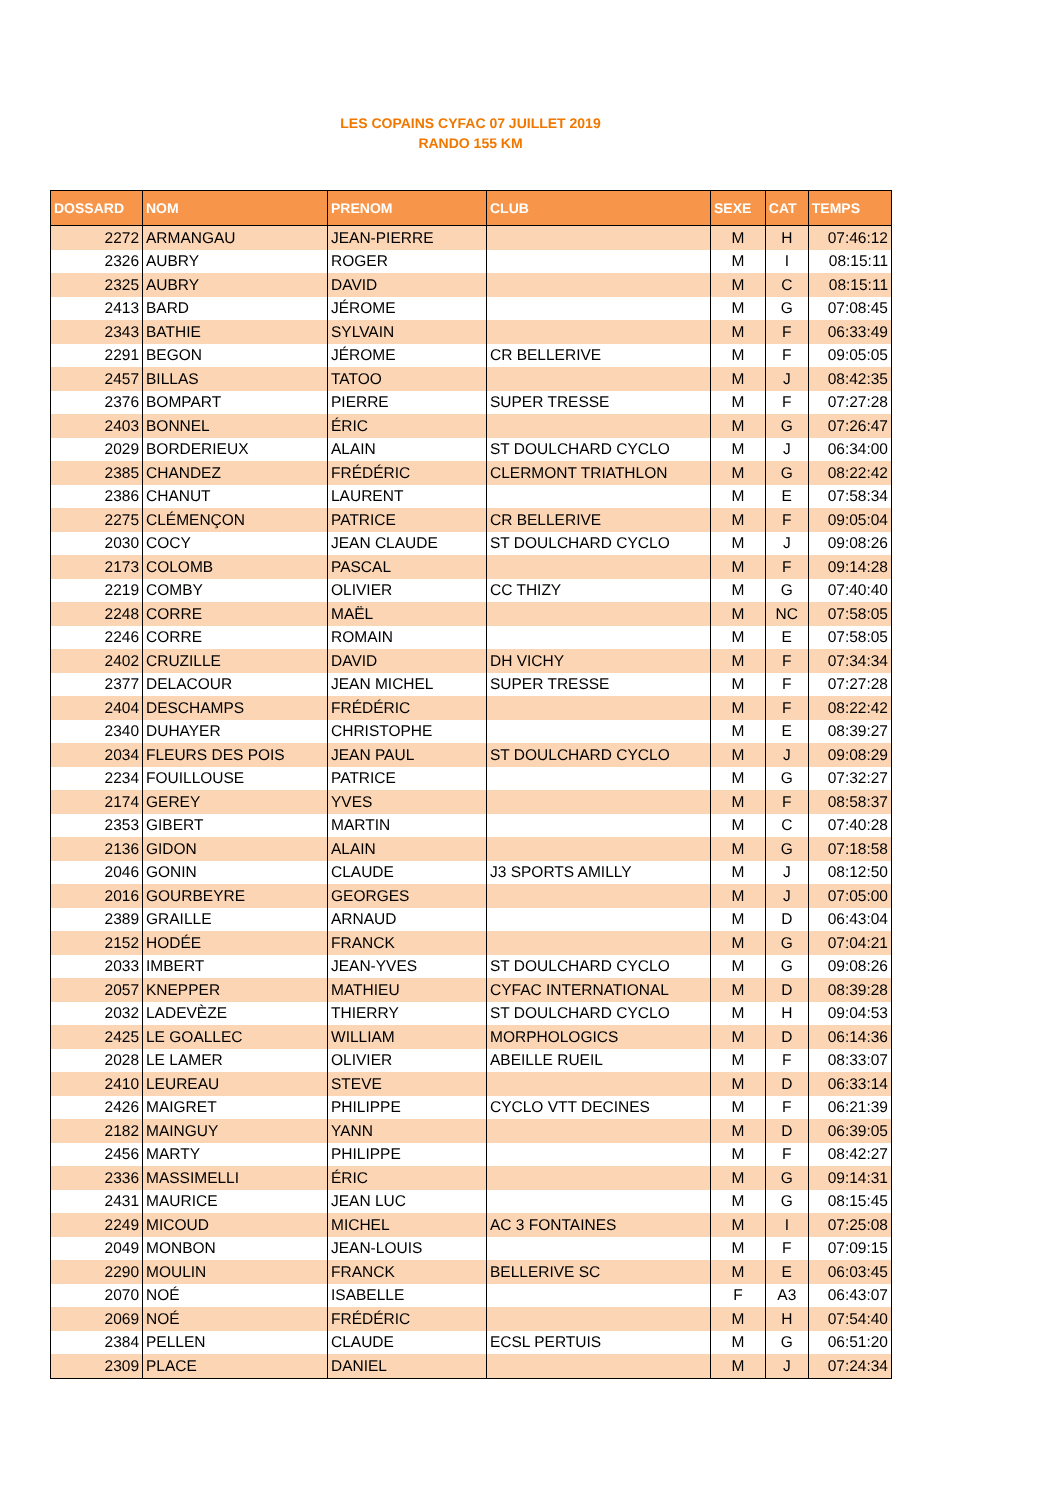LES COPAINS CYFAC 07 JUILLET 2019
RANDO 155 KM
| DOSSARD | NOM | PRENOM | CLUB | SEXE | CAT | TEMPS |
| --- | --- | --- | --- | --- | --- | --- |
| 2272 | ARMANGAU | JEAN-PIERRE | | M | H | 07:46:12 |
| 2326 | AUBRY | ROGER | | M | I | 08:15:11 |
| 2325 | AUBRY | DAVID | | M | C | 08:15:11 |
| 2413 | BARD | JÉROME | | M | G | 07:08:45 |
| 2343 | BATHIE | SYLVAIN | | M | F | 06:33:49 |
| 2291 | BEGON | JÉROME | CR BELLERIVE | M | F | 09:05:05 |
| 2457 | BILLAS | TATOO | | M | J | 08:42:35 |
| 2376 | BOMPART | PIERRE | SUPER TRESSE | M | F | 07:27:28 |
| 2403 | BONNEL | ÉRIC | | M | G | 07:26:47 |
| 2029 | BORDERIEUX | ALAIN | ST DOULCHARD CYCLO | M | J | 06:34:00 |
| 2385 | CHANDEZ | FRÉDÉRIC | CLERMONT TRIATHLON | M | G | 08:22:42 |
| 2386 | CHANUT | LAURENT | | M | E | 07:58:34 |
| 2275 | CLÉMENÇON | PATRICE | CR BELLERIVE | M | F | 09:05:04 |
| 2030 | COCY | JEAN CLAUDE | ST DOULCHARD CYCLO | M | J | 09:08:26 |
| 2173 | COLOMB | PASCAL | | M | F | 09:14:28 |
| 2219 | COMBY | OLIVIER | CC THIZY | M | G | 07:40:40 |
| 2248 | CORRE | MAËL | | M | NC | 07:58:05 |
| 2246 | CORRE | ROMAIN | | M | E | 07:58:05 |
| 2402 | CRUZILLE | DAVID | DH VICHY | M | F | 07:34:34 |
| 2377 | DELACOUR | JEAN MICHEL | SUPER TRESSE | M | F | 07:27:28 |
| 2404 | DESCHAMPS | FRÉDÉRIC | | M | F | 08:22:42 |
| 2340 | DUHAYER | CHRISTOPHE | | M | E | 08:39:27 |
| 2034 | FLEURS DES POIS | JEAN PAUL | ST DOULCHARD CYCLO | M | J | 09:08:29 |
| 2234 | FOUILLOUSE | PATRICE | | M | G | 07:32:27 |
| 2174 | GEREY | YVES | | M | F | 08:58:37 |
| 2353 | GIBERT | MARTIN | | M | C | 07:40:28 |
| 2136 | GIDON | ALAIN | | M | G | 07:18:58 |
| 2046 | GONIN | CLAUDE | J3 SPORTS AMILLY | M | J | 08:12:50 |
| 2016 | GOURBEYRE | GEORGES | | M | J | 07:05:00 |
| 2389 | GRAILLE | ARNAUD | | M | D | 06:43:04 |
| 2152 | HODÉE | FRANCK | | M | G | 07:04:21 |
| 2033 | IMBERT | JEAN-YVES | ST DOULCHARD CYCLO | M | G | 09:08:26 |
| 2057 | KNEPPER | MATHIEU | CYFAC INTERNATIONAL | M | D | 08:39:28 |
| 2032 | LADEVÈZE | THIERRY | ST DOULCHARD CYCLO | M | H | 09:04:53 |
| 2425 | LE GOALLEC | WILLIAM | MORPHOLOGICS | M | D | 06:14:36 |
| 2028 | LE LAMER | OLIVIER | ABEILLE RUEIL | M | F | 08:33:07 |
| 2410 | LEUREAU | STEVE | | M | D | 06:33:14 |
| 2426 | MAIGRET | PHILIPPE | CYCLO VTT DECINES | M | F | 06:21:39 |
| 2182 | MAINGUY | YANN | | M | D | 06:39:05 |
| 2456 | MARTY | PHILIPPE | | M | F | 08:42:27 |
| 2336 | MASSIMELLI | ÉRIC | | M | G | 09:14:31 |
| 2431 | MAURICE | JEAN LUC | | M | G | 08:15:45 |
| 2249 | MICOUD | MICHEL | AC 3 FONTAINES | M | I | 07:25:08 |
| 2049 | MONBON | JEAN-LOUIS | | M | F | 07:09:15 |
| 2290 | MOULIN | FRANCK | BELLERIVE SC | M | E | 06:03:45 |
| 2070 | NOÉ | ISABELLE | | F | A3 | 06:43:07 |
| 2069 | NOÉ | FRÉDÉRIC | | M | H | 07:54:40 |
| 2384 | PELLEN | CLAUDE | ECSL PERTUIS | M | G | 06:51:20 |
| 2309 | PLACE | DANIEL | | M | J | 07:24:34 |